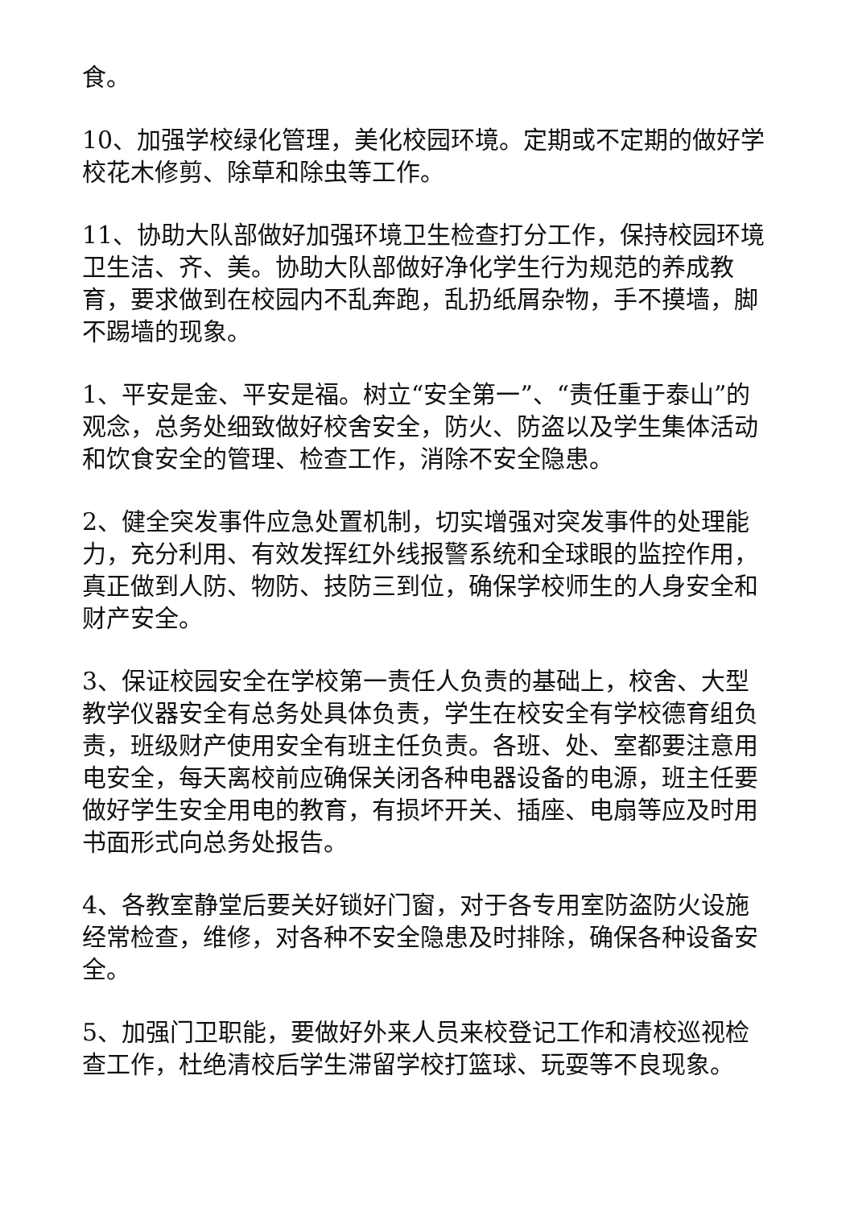食。
10、加强学校绿化管理，美化校园环境。定期或不定期的做好学校花木修剪、除草和除虫等工作。
11、协助大队部做好加强环境卫生检查打分工作，保持校园环境卫生洁、齐、美。协助大队部做好净化学生行为规范的养成教育，要求做到在校园内不乱奔跑，乱扔纸屑杂物，手不摸墙，脚不踢墙的现象。
1、平安是金、平安是福。树立“安全第一”、“责任重于泰山”的观念，总务处细致做好校舍安全，防火、防盗以及学生集体活动和饮食安全的管理、检查工作，消除不安全隐患。
2、健全突发事件应急处置机制，切实增强对突发事件的处理能力，充分利用、有效发挥红外线报警系统和全球眼的监控作用，真正做到人防、物防、技防三到位，确保学校师生的人身安全和财产安全。
3、保证校园安全在学校第一责任人负责的基础上，校舍、大型教学仪器安全有总务处具体负责，学生在校安全有学校德育组负责，班级财产使用安全有班主任负责。各班、处、室都要注意用电安全，每天离校前应确保关闭各种电器设备的电源，班主任要做好学生安全用电的教育，有损坏开关、插座、电扇等应及时用书面形式向总务处报告。
4、各教室静堂后要关好锁好门窗，对于各专用室防盗防火设施经常检查，维修，对各种不安全隐患及时排除，确保各种设备安全。
5、加强门卫职能，要做好外来人员来校登记工作和清校巡视检查工作，杜绝清校后学生滞留学校打篮球、玩耍等不良现象。